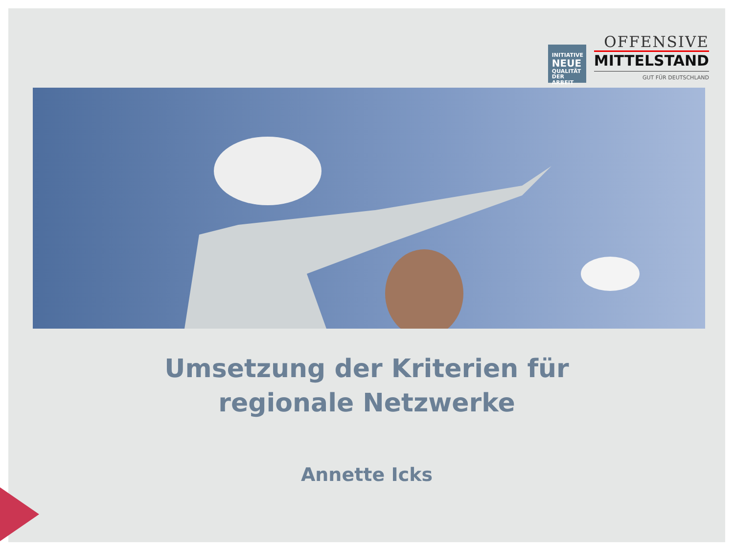INITIATIVE
NEUE
QUALITÄT
DER ARBEIT
OFFENSIVE
MITTELSTAND
GUT FÜR DEUTSCHLAND
Umsetzung der Kriterien für
regionale Netzwerke
Annette Icks